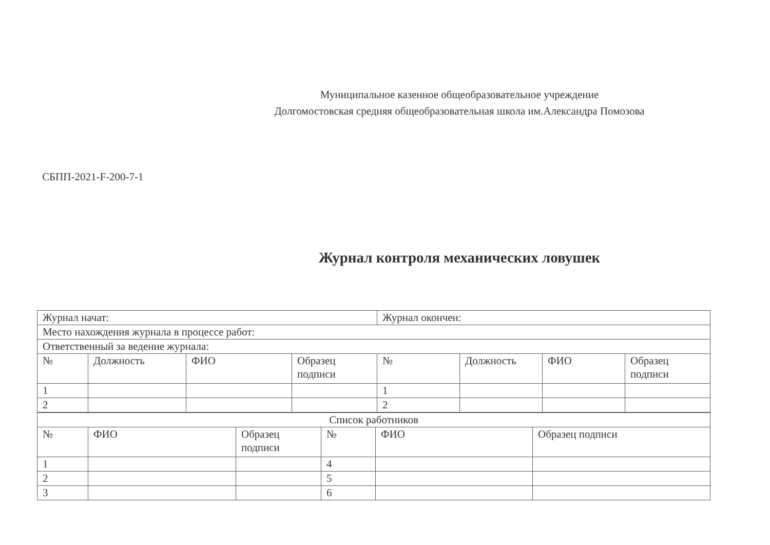Муниципальное казенное общеобразовательное учреждение
Долгомостовская средняя общеобразовательная школа им.Александра Помозова
СБПП-2021-F-200-7-1
Журнал контроля механических ловушек
| Журнал начат: | | | | Журнал окончен: | | | |
| Место нахождения журнала в процессе работ: | | | | | | | |
| Ответственный за ведение журнала: | | | | | | | |
| № | Должность | ФИО | Образец подписи | № | Должность | ФИО | Образец подписи |
| 1 | | | | 1 | | | |
| 2 | | | | 2 | | | |
| Список работников | | | | | |
| № | ФИО | Образец подписи | № | ФИО | Образец подписи |
| 1 | | | 4 | | |
| 2 | | | 5 | | |
| 3 | | | 6 | | |